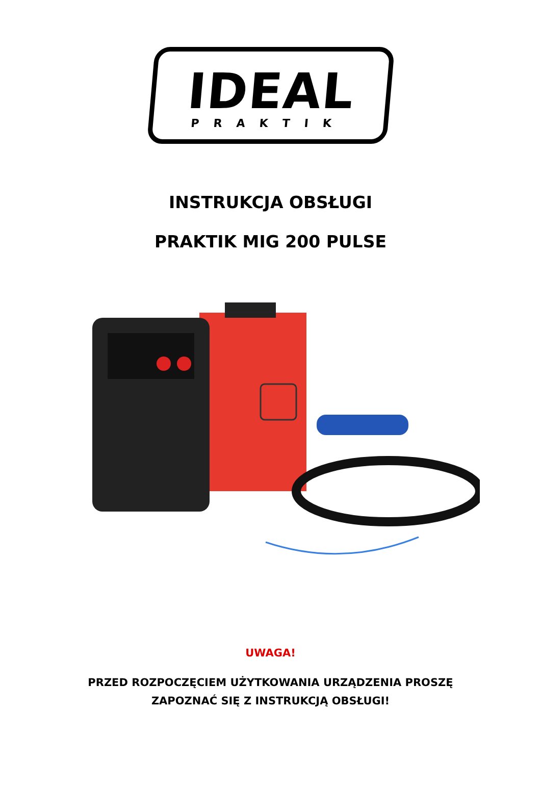IDEAL
PRAKTIK
INSTRUKCJA OBSŁUGI
PRAKTIK MIG 200 PULSE
UWAGA!
PRZED ROZPOCZĘCIEM UŻYTKOWANIA URZĄDZENIA PROSZĘ
ZAPOZNAĆ SIĘ Z INSTRUKCJĄ OBSŁUGI!